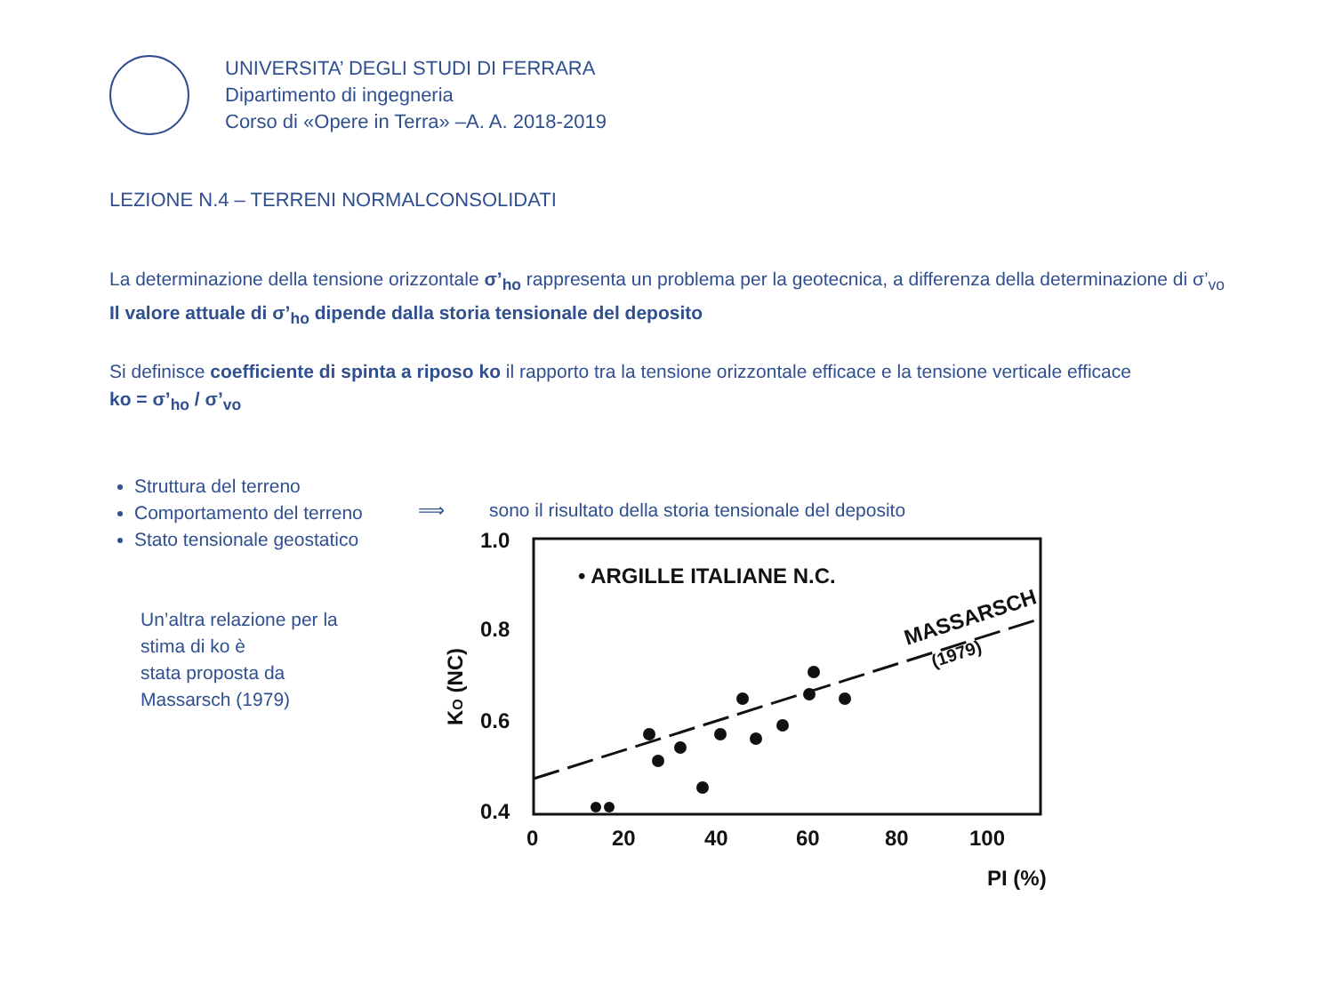UNIVERSITA’ DEGLI STUDI DI FERRARA
Dipartimento di ingegneria
Corso di «Opere in Terra» –A. A. 2018-2019
LEZIONE N.4 – TERRENI NORMALCONSOLIDATI
La determinazione della tensione orizzontale σ’<sub>ho</sub> rappresenta un problema per la geotecnica, a differenza della determinazione di σ’<sub>vo</sub>
Il valore attuale di σ’<sub>ho</sub> dipende dalla storia tensionale del deposito
Si definisce coefficiente di spinta a riposo ko il rapporto tra la tensione orizzontale efficace e la tensione verticale efficace
ko = σ’<sub>ho</sub> / σ’<sub>vo</sub>
Struttura del terreno
Comportamento del terreno
Stato tensionale geostatico
Un’altra relazione per la stima di ko è
stata proposta da Massarsch (1979)
⟹ sono il risultato della storia tensionale del deposito
1.0
0.8
0.6
0.4
0
20
40
60
80
100
PI (%)
• ARGILLE ITALIANE N.C.
MASSARSCH
(1979)
KO (NC)